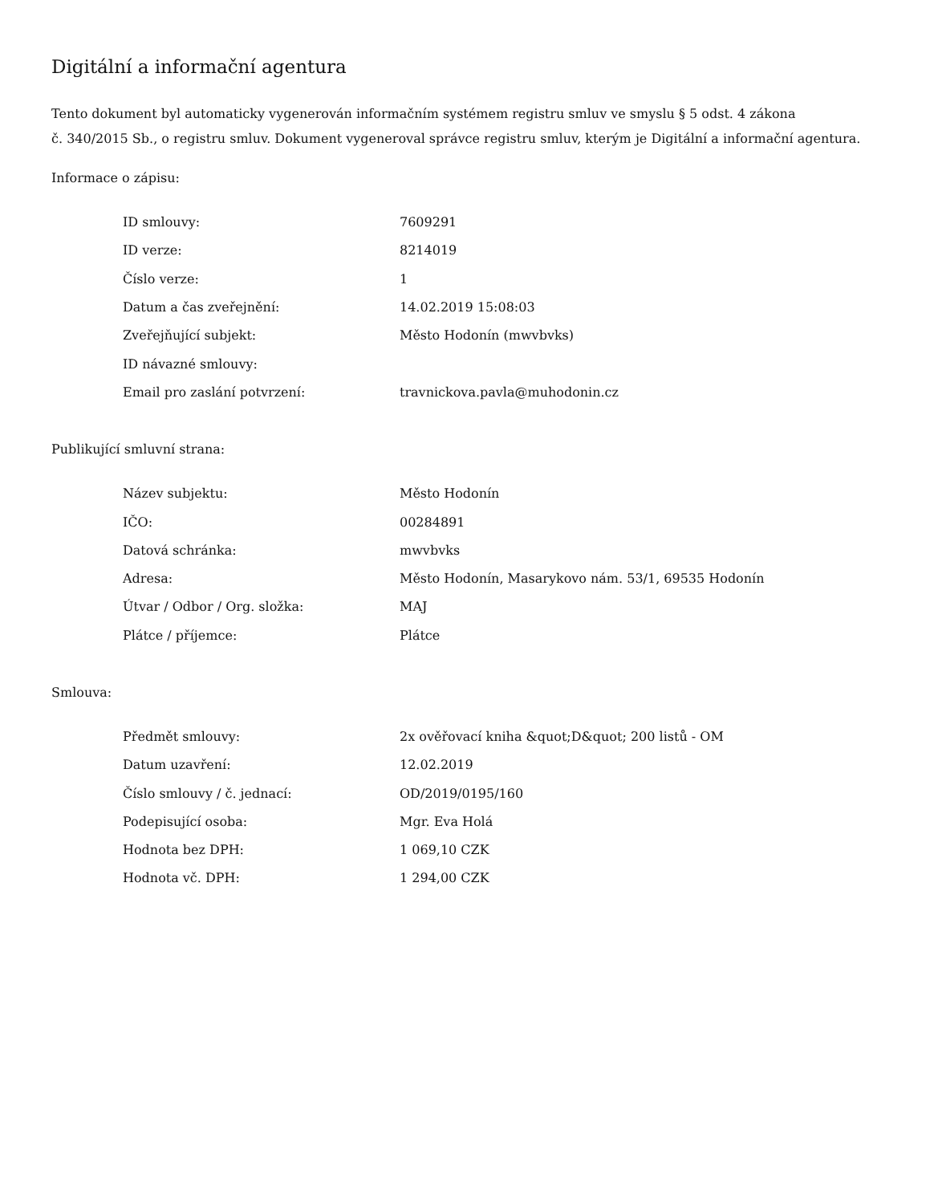Digitální a informační agentura
Tento dokument byl automaticky vygenerován informačním systémem registru smluv ve smyslu § 5 odst. 4 zákona
č. 340/2015 Sb., o registru smluv. Dokument vygeneroval správce registru smluv, kterým je Digitální a informační agentura.
Informace o zápisu:
| ID smlouvy: | 7609291 |
| ID verze: | 8214019 |
| Číslo verze: | 1 |
| Datum a čas zveřejnění: | 14.02.2019 15:08:03 |
| Zveřejňující subjekt: | Město Hodonín (mwvbvks) |
| ID návazné smlouvy: | |
| Email pro zaslání potvrzení: | travnickova.pavla@muhodonin.cz |
Publikující smluvní strana:
| Název subjektu: | Město Hodonín |
| IČO: | 00284891 |
| Datová schránka: | mwvbvks |
| Adresa: | Město Hodonín, Masarykovo nám. 53/1, 69535 Hodonín |
| Útvar / Odbor / Org. složka: | MAJ |
| Plátce / příjemce: | Plátce |
Smlouva:
| Předmět smlouvy: | 2x ověřovací kniha &quot;D&quot; 200 listů - OM |
| Datum uzavření: | 12.02.2019 |
| Číslo smlouvy / č. jednací: | OD/2019/0195/160 |
| Podepisující osoba: | Mgr. Eva Holá |
| Hodnota bez DPH: | 1 069,10 CZK |
| Hodnota vč. DPH: | 1 294,00 CZK |